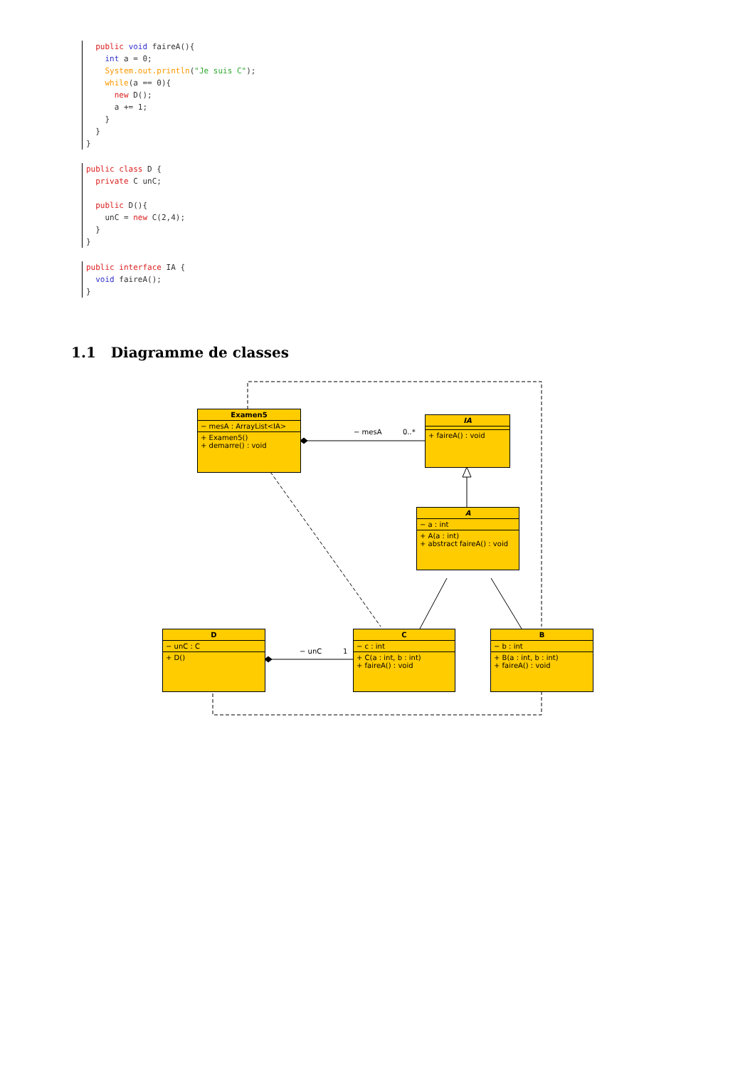public void faireA(){
    int a = 0;
    System.out.println("Je suis C");
    while(a == 0){
      new D();
      a += 1;
    }
  }
}
public class D {
  private C unC;

  public D(){
    unC = new C(2,4);
  }
}
public interface IA {
  void faireA();
}
1.1 Diagramme de classes
Examen5
− mesA : ArrayList<IA>
+ Examen5()
+ demarre() : void
IA
+ faireA() : void
A
− a : int
+ A(a : int)
+ abstract faireA() : void
D
− unC : C
+ D()
C
− c : int
+ C(a : int, b : int)
+ faireA() : void
B
− b : int
+ B(a : int, b : int)
+ faireA() : void
− mesA 0..*
− unC 1